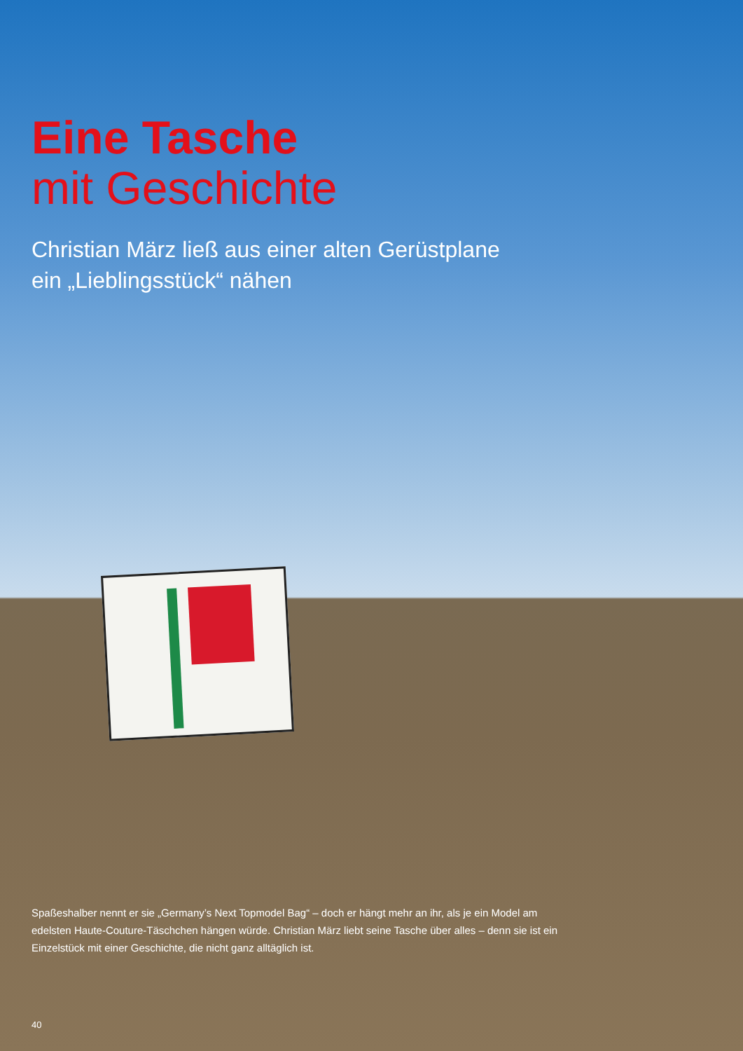Eine Tasche
mit Geschichte
Christian März ließ aus einer alten Gerüstplane
ein „Lieblingsstück“ nähen
Spaßeshalber nennt er sie „Germany’s Next Topmodel Bag“ – doch er hängt mehr an ihr, als je ein Model am edelsten Haute-Couture-Täschchen hängen würde. Christian März liebt seine Tasche über alles – denn sie ist ein Einzelstück mit einer Geschichte, die nicht ganz alltäglich ist.
40